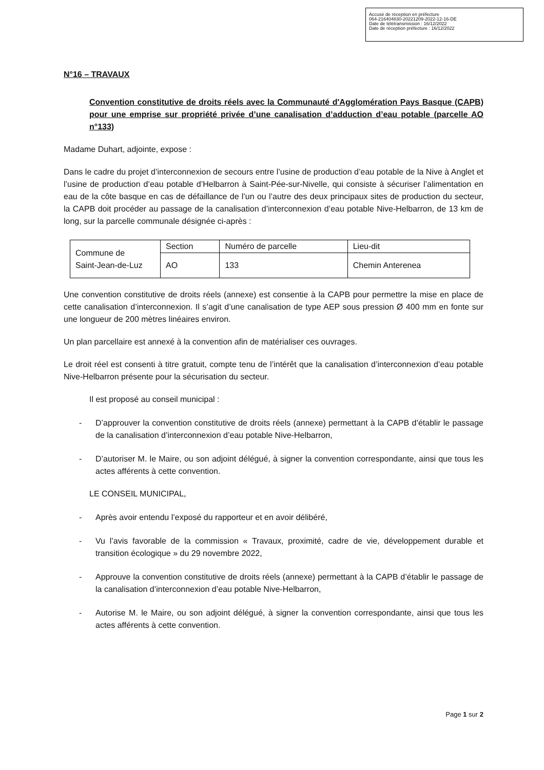Accusé de réception en préfecture
064-216404830-20221209-2022-12-16-DE
Date de télétransmission : 16/12/2022
Date de réception préfecture : 16/12/2022
N°16 – TRAVAUX
Convention constitutive de droits réels avec la Communauté d'Agglomération Pays Basque (CAPB) pour une emprise sur propriété privée d’une canalisation d’adduction d’eau potable (parcelle AO n°133)
Madame Duhart, adjointe, expose :
Dans le cadre du projet d’interconnexion de secours entre l’usine de production d’eau potable de la Nive à Anglet et l’usine de production d’eau potable d’Helbarron à Saint-Pée-sur-Nivelle, qui consiste à sécuriser l’alimentation en eau de la côte basque en cas de défaillance de l’un ou l’autre des deux principaux sites de production du secteur, la CAPB doit procéder au passage de la canalisation d’interconnexion d’eau potable Nive-Helbarron, de 13 km de long, sur la parcelle communale désignée ci-après :
| Commune de Saint-Jean-de-Luz | Section | Numéro de parcelle | Lieu-dit |
| | AO | 133 | Chemin Anterenea |
Une convention constitutive de droits réels (annexe) est consentie à la CAPB pour permettre la mise en place de cette canalisation d’interconnexion. Il s’agit d’une canalisation de type AEP sous pression Ø 400 mm en fonte sur une longueur de 200 mètres linéaires environ.
Un plan parcellaire est annexé à la convention afin de matérialiser ces ouvrages.
Le droit réel est consenti à titre gratuit, compte tenu de l’intérêt que la canalisation d’interconnexion d’eau potable Nive-Helbarron présente pour la sécurisation du secteur.
Il est proposé au conseil municipal :
- D’approuver la convention constitutive de droits réels (annexe) permettant à la CAPB d’établir le passage de la canalisation d’interconnexion d’eau potable Nive-Helbarron,
- D’autoriser M. le Maire, ou son adjoint délégué, à signer la convention correspondante, ainsi que tous les actes afférents à cette convention.
LE CONSEIL MUNICIPAL,
- Après avoir entendu l’exposé du rapporteur et en avoir délibéré,
- Vu l’avis favorable de la commission « Travaux, proximité, cadre de vie, développement durable et transition écologique » du 29 novembre 2022,
- Approuve la convention constitutive de droits réels (annexe) permettant à la CAPB d’établir le passage de la canalisation d’interconnexion d’eau potable Nive-Helbarron,
- Autorise M. le Maire, ou son adjoint délégué, à signer la convention correspondante, ainsi que tous les actes afférents à cette convention.
Page 1 sur 2